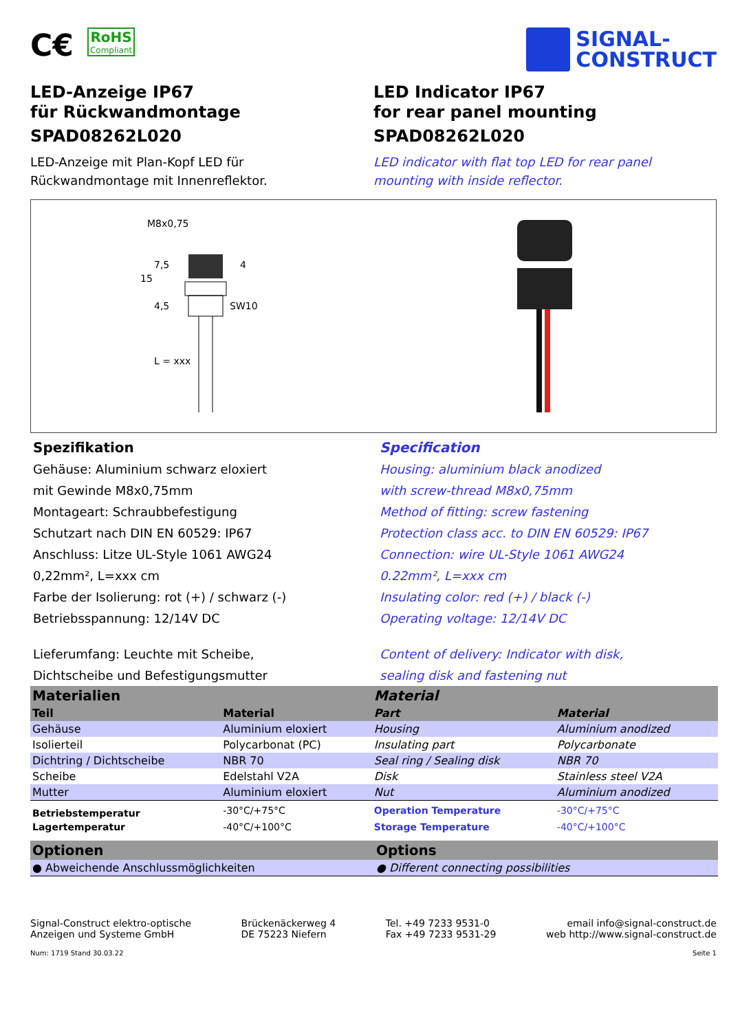C€ RoHS Compliant
SIGNAL-
CONSTRUCT
LED-Anzeige IP67
für Rückwandmontage
SPAD08262L020
LED-Anzeige mit Plan-Kopf LED für
Rückwandmontage mit Innenreflektor.
LED Indicator IP67
for rear panel mounting
SPAD08262L020
LED indicator with flat top LED for rear panel
mounting with inside reflector.
M8x0,75
SW10
15
7,5
4
4,5
L = xxx
Spezifikation
Gehäuse: Aluminium schwarz eloxiert
mit Gewinde M8x0,75mm
Montageart: Schraubbefestigung
Schutzart nach DIN EN 60529: IP67
Anschluss: Litze UL-Style 1061 AWG24
0,22mm², L=xxx cm
Farbe der Isolierung: rot (+) / schwarz (-)
Betriebsspannung: 12/14V DC
Lieferumfang: Leuchte mit Scheibe,
Dichtscheibe und Befestigungsmutter
Specification
Housing: aluminium black anodized
with screw-thread M8x0,75mm
Method of fitting: screw fastening
Protection class acc. to DIN EN 60529: IP67
Connection: wire UL-Style 1061 AWG24
0.22mm², L=xxx cm
Insulating color: red (+) / black (-)
Operating voltage: 12/14V DC
Content of delivery: Indicator with disk,
sealing disk and fastening nut
| Materialien | | Material | |
| --- | --- | --- | --- |
| Teil | Material | Part | Material |
| Gehäuse | Aluminium eloxiert | Housing | Aluminium anodized |
| Isolierteil | Polycarbonat (PC) | Insulating part | Polycarbonate |
| Dichtring / Dichtscheibe | NBR 70 | Seal ring / Sealing disk | NBR 70 |
| Scheibe | Edelstahl V2A | Disk | Stainless steel V2A |
| Mutter | Aluminium eloxiert | Nut | Aluminium anodized |
| Betriebstemperatur | -30°C/+75°C | Operation Temperature | -30°C/+75°C |
| Lagertemperatur | -40°C/+100°C | Storage Temperature | -40°C/+100°C |
| Optionen | Options |
| --- | --- |
| ● Abweichende Anschlussmöglichkeiten | ● Different connecting possibilities |
Signal-Construct elektro-optische
Anzeigen und Systeme GmbH
Brückenäckerweg 4
DE 75223 Niefern
Tel. +49 7233 9531-0
Fax +49 7233 9531-29
email info@signal-construct.de
web http://www.signal-construct.de
Num: 1719 Stand 30.03.22 Seite 1